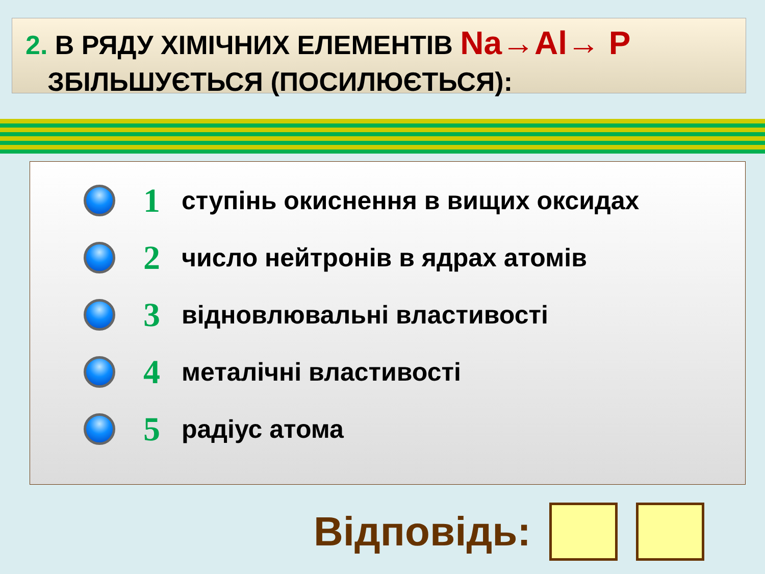2. В РЯДУ ХІМІЧНИХ ЕЛЕМЕНТІВ Na→Al→ P
ЗБІЛЬШУЄТЬСЯ (ПОСИЛЮЄТЬСЯ):
1
ступінь окиснення в вищих оксидах
2
число нейтронів в ядрах атомів
3
відновлювальні властивості
4
металічні властивості
5
радіус атома
Відповідь: